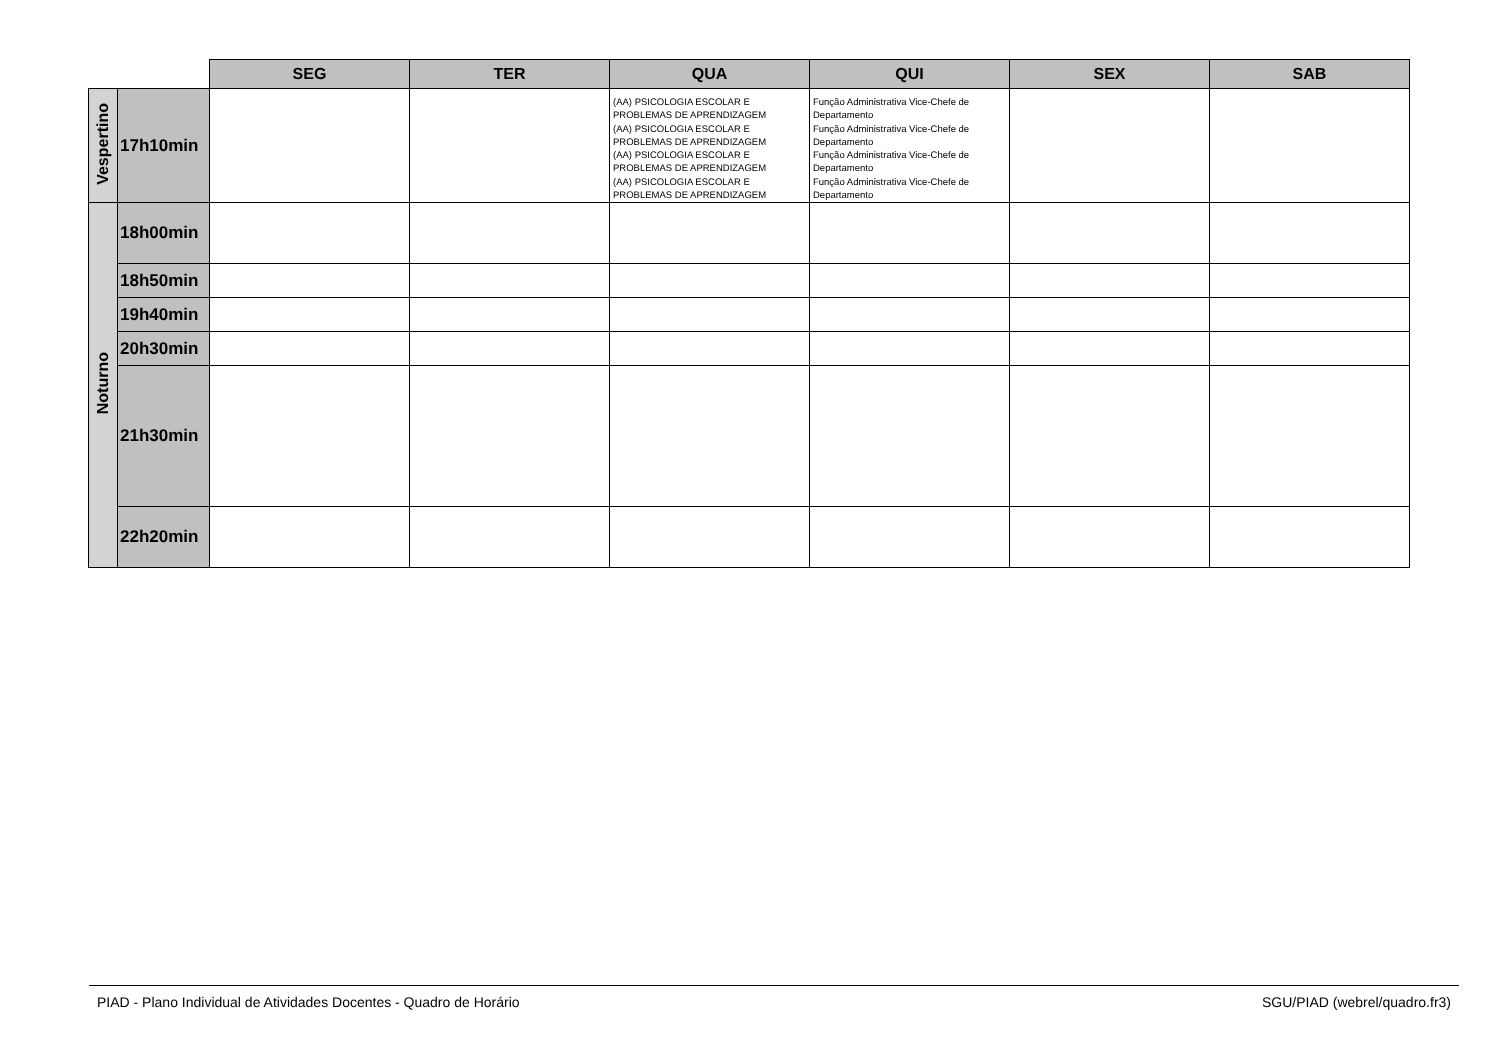| | | SEG | TER | QUA | QUI | SEX | SAB |
| --- | --- | --- | --- | --- | --- | --- | --- |
| Vespertino | 17h10min | | | (AA) PSICOLOGIA ESCOLAR E PROBLEMAS DE APRENDIZAGEM (AA) PSICOLOGIA ESCOLAR E PROBLEMAS DE APRENDIZAGEM (AA) PSICOLOGIA ESCOLAR E PROBLEMAS DE APRENDIZAGEM (AA) PSICOLOGIA ESCOLAR E PROBLEMAS DE APRENDIZAGEM | Função Administrativa Vice-Chefe de Departamento Função Administrativa Vice-Chefe de Departamento Função Administrativa Vice-Chefe de Departamento Função Administrativa Vice-Chefe de Departamento | | |
| Noturno | 18h00min | | | | | | |
| | 18h50min | | | | | | |
| | 19h40min | | | | | | |
| | 20h30min | | | | | | |
| | 21h30min | | | | | | |
| | 22h20min | | | | | | |
PIAD - Plano Individual de Atividades Docentes - Quadro de Horário SGU/PIAD (webrel/quadro.fr3)